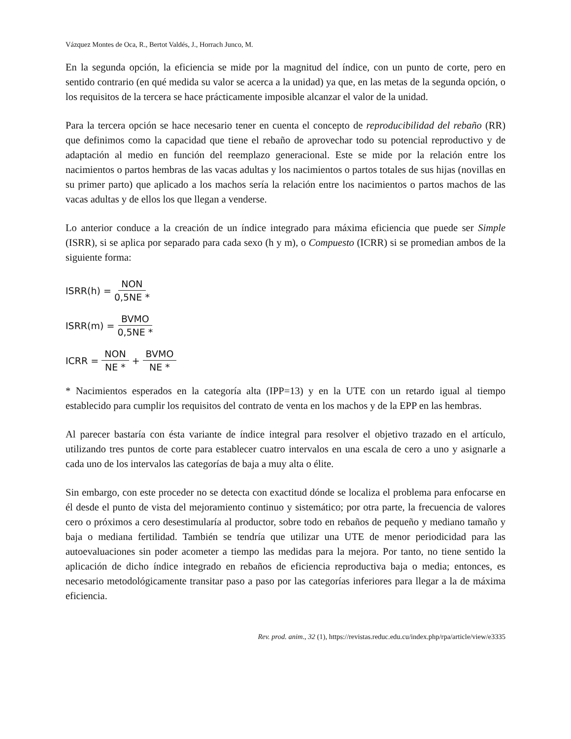Vázquez Montes de Oca, R., Bertot Valdés, J., Horrach Junco, M.
En la segunda opción, la eficiencia se mide por la magnitud del índice, con un punto de corte, pero en sentido contrario (en qué medida su valor se acerca a la unidad) ya que, en las metas de la segunda opción, o los requisitos de la tercera se hace prácticamente imposible alcanzar el valor de la unidad.
Para la tercera opción se hace necesario tener en cuenta el concepto de reproducibilidad del rebaño (RR) que definimos como la capacidad que tiene el rebaño de aprovechar todo su potencial reproductivo y de adaptación al medio en función del reemplazo generacional. Este se mide por la relación entre los nacimientos o partos hembras de las vacas adultas y los nacimientos o partos totales de sus hijas (novillas en su primer parto) que aplicado a los machos sería la relación entre los nacimientos o partos machos de las vacas adultas y de ellos los que llegan a venderse.
Lo anterior conduce a la creación de un índice integrado para máxima eficiencia que puede ser Simple (ISRR), si se aplica por separado para cada sexo (h y m), o Compuesto (ICRR) si se promedian ambos de la siguiente forma:
ISRR(h) = NON 0,5NE *
ISRR(m) = BVMO 0,5NE *
ICRR = NON NE * + BVMO NE *
* Nacimientos esperados en la categoría alta (IPP=13) y en la UTE con un retardo igual al tiempo establecido para cumplir los requisitos del contrato de venta en los machos y de la EPP en las hembras.
Al parecer bastaría con ésta variante de índice integral para resolver el objetivo trazado en el artículo, utilizando tres puntos de corte para establecer cuatro intervalos en una escala de cero a uno y asignarle a cada uno de los intervalos las categorías de baja a muy alta o élite.
Sin embargo, con este proceder no se detecta con exactitud dónde se localiza el problema para enfocarse en él desde el punto de vista del mejoramiento continuo y sistemático; por otra parte, la frecuencia de valores cero o próximos a cero desestimularía al productor, sobre todo en rebaños de pequeño y mediano tamaño y baja o mediana fertilidad. También se tendría que utilizar una UTE de menor periodicidad para las autoevaluaciones sin poder acometer a tiempo las medidas para la mejora. Por tanto, no tiene sentido la aplicación de dicho índice integrado en rebaños de eficiencia reproductiva baja o media; entonces, es necesario metodológicamente transitar paso a paso por las categorías inferiores para llegar a la de máxima eficiencia.
Rev. prod. anim., 32 (1), https://revistas.reduc.edu.cu/index.php/rpa/article/view/e3335